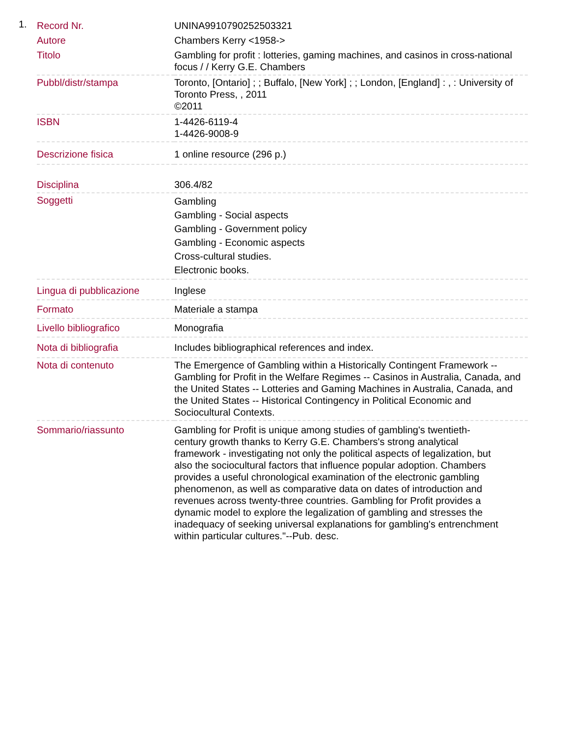1.
| Record Nr. | UNINA9910790252503321 |
| Autore | Chambers Kerry <1958-> |
| Titolo | Gambling for profit : lotteries, gaming machines, and casinos in cross-national focus / / Kerry G.E. Chambers |
| Pubbl/distr/stampa | Toronto, [Ontario] ; ; Buffalo, [New York] ; ; London, [England] : , : University of Toronto Press, , 2011 ©2011 |
| ISBN | 1-4426-6119-4 1-4426-9008-9 |
| Descrizione fisica | 1 online resource (296 p.) |
| Disciplina | 306.4/82 |
| Soggetti | Gambling Gambling - Social aspects Gambling - Government policy Gambling - Economic aspects Cross-cultural studies. Electronic books. |
| Lingua di pubblicazione | Inglese |
| Formato | Materiale a stampa |
| Livello bibliografico | Monografia |
| Nota di bibliografia | Includes bibliographical references and index. |
| Nota di contenuto | The Emergence of Gambling within a Historically Contingent Framework -- Gambling for Profit in the Welfare Regimes -- Casinos in Australia, Canada, and the United States -- Lotteries and Gaming Machines in Australia, Canada, and the United States -- Historical Contingency in Political Economic and Sociocultural Contexts. |
| Sommario/riassunto | Gambling for Profit is unique among studies of gambling's twentieth-century growth thanks to Kerry G.E. Chambers's strong analytical framework - investigating not only the political aspects of legalization, but also the sociocultural factors that influence popular adoption. Chambers provides a useful chronological examination of the electronic gambling phenomenon, as well as comparative data on dates of introduction and revenues across twenty-three countries. Gambling for Profit provides a dynamic model to explore the legalization of gambling and stresses the inadequacy of seeking universal explanations for gambling's entrenchment within particular cultures."--Pub. desc. |